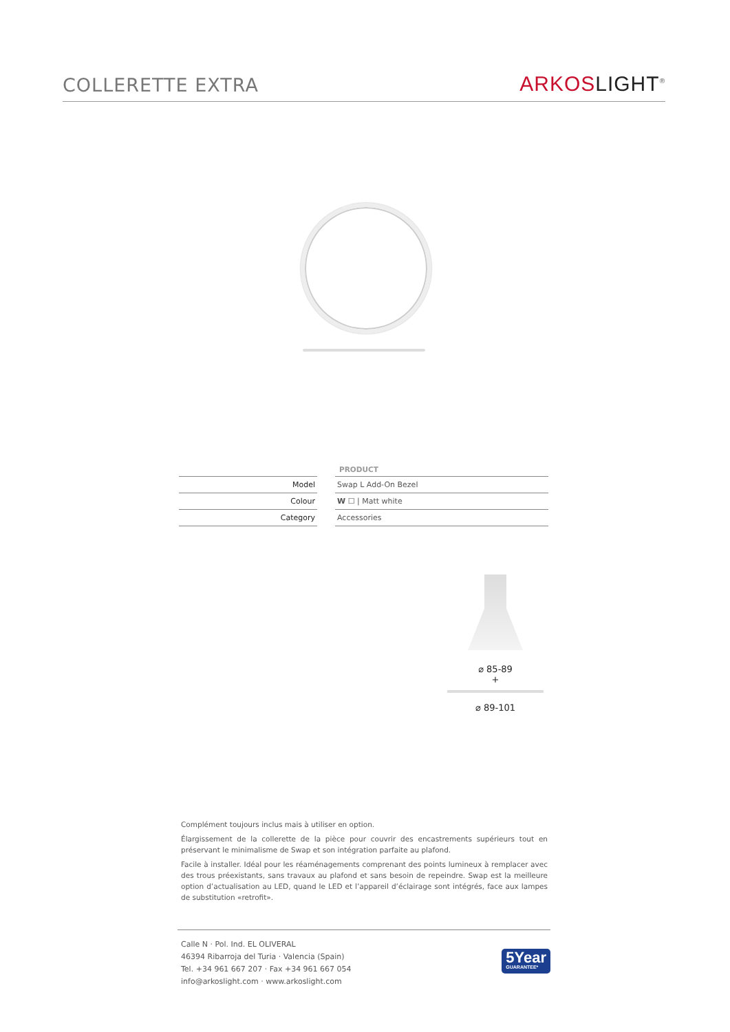COLLERETTE EXTRA
ARKOS LIGHT<sup>®</sup>
| | | PRODUCT |
| --- | --- | --- |
| Model | | Swap L Add-On Bezel |
| Colour | | W ☐ / Matt white |
| Category | | Accessories |
⌀ 85-89
+
⌀ 89-101
Complément toujours inclus mais à utiliser en option.
Élargissement de la collerette de la pièce pour couvrir des encastrements supérieurs tout en préservant le minimalisme de Swap et son intégration parfaite au plafond.
Facile à installer. Idéal pour les réaménagements comprenant des points lumineux à remplacer avec des trous préexistants, sans travaux au plafond et sans besoin de repeindre. Swap est la meilleure option d’actualisation au LED, quand le LED et l’appareil d’éclairage sont intégrés, face aux lampes de substitution «retrofit».
Calle N · Pol. Ind. EL OLIVERAL
46394 Ribarroja del Turia · Valencia (Spain)
Tel. +34 961 667 207 · Fax +34 961 667 054
info@arkoslight.com · www.arkoslight.com
5Year
GUARANTEE*